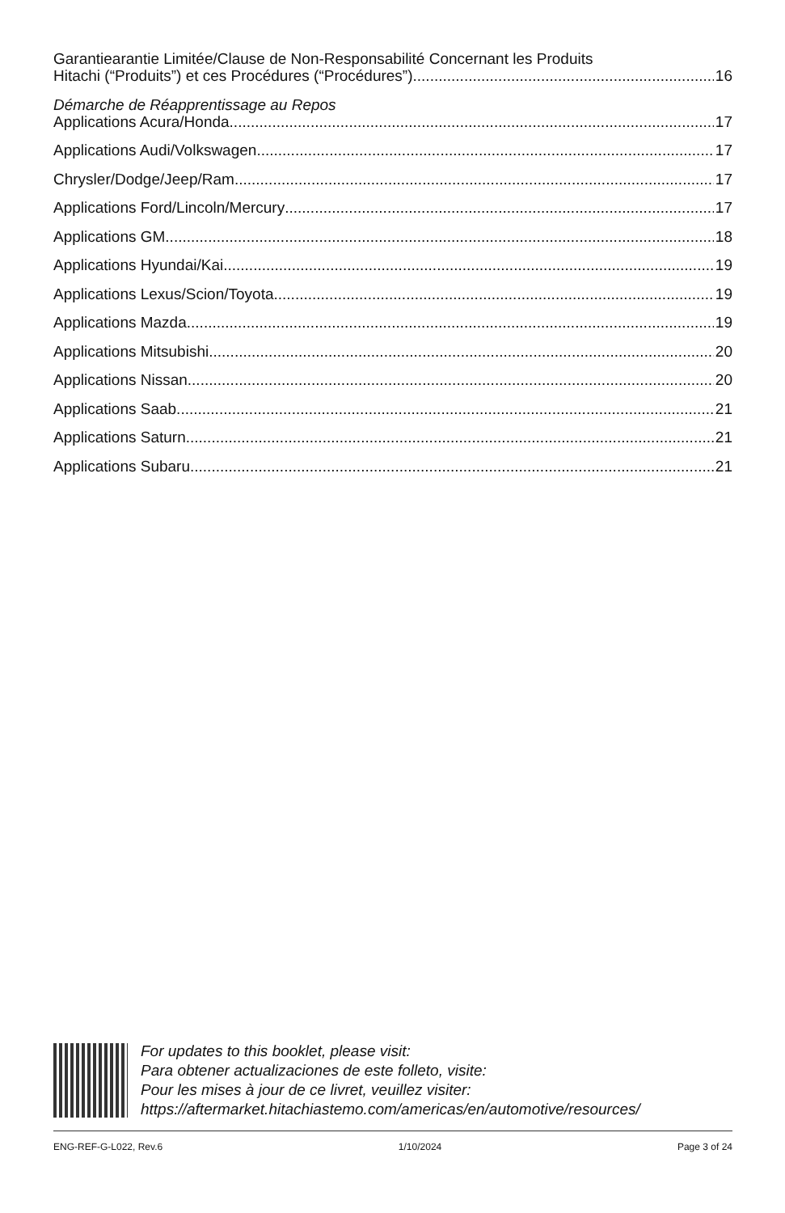Garantiearantie Limitée/Clause de Non-Responsabilité Concernant les Produits
Hitachi (“Produits”) et ces Procédures (“Procédures”) 16
Démarche de Réapprentissage au Repos
Applications Acura/Honda 17
Applications Audi/Volkswagen 17
Chrysler/Dodge/Jeep/Ram 17
Applications Ford/Lincoln/Mercury 17
Applications GM 18
Applications Hyundai/Kai 19
Applications Lexus/Scion/Toyota 19
Applications Mazda 19
Applications Mitsubishi 20
Applications Nissan 20
Applications Saab 21
Applications Saturn 21
Applications Subaru 21
For updates to this booklet, please visit:
Para obtener actualizaciones de este folleto, visite:
Pour les mises à jour de ce livret, veuillez visiter:
https://aftermarket.hitachiastemo.com/americas/en/automotive/resources/
ENG-REF-G-L022, Rev.6 1/10/2024 Page 3 of 24